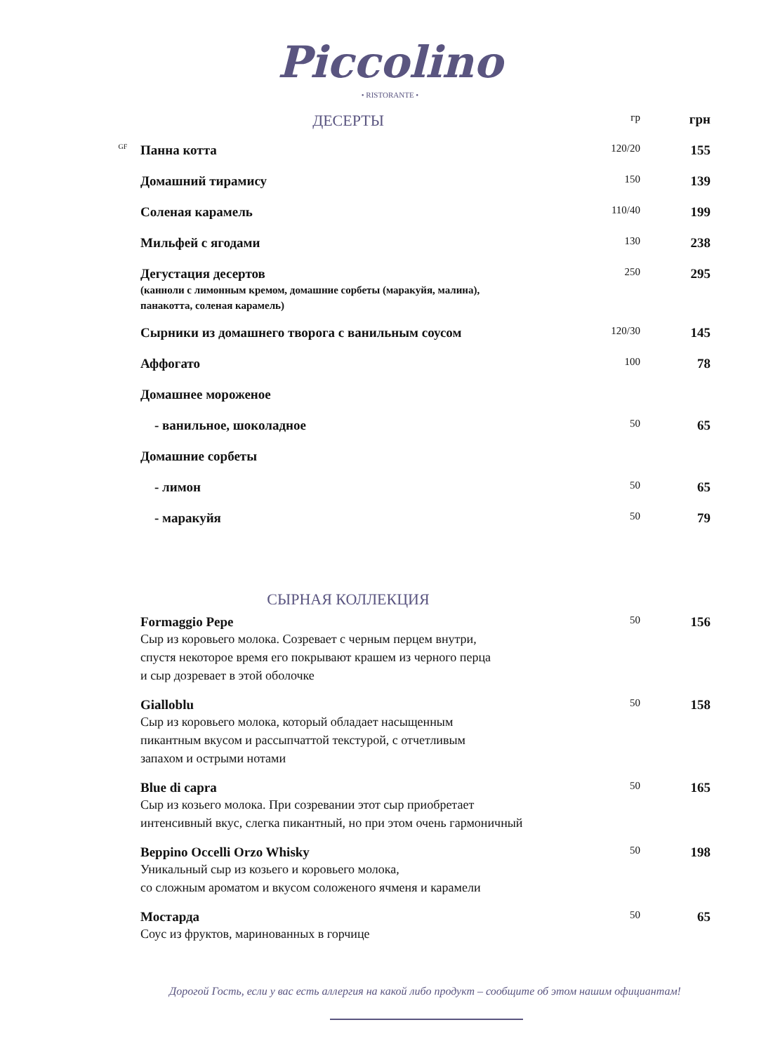Piccolino
• RISTORANTE •
| | ДЕСЕРТЫ | гр | грн |
| GF | Панна котта | 120/20 | 155 |
| | Домашний тирамису | 150 | 139 |
| | Соленая карамель | 110/40 | 199 |
| | Мильфей с ягодами | 130 | 238 |
| | Дегустация десертов (канноли с лимонным кремом, домашние сорбеты (маракуйя, малина), панакотта, соленая карамель) | 250 | 295 |
| | Сырники из домашнего творога с ванильным соусом | 120/30 | 145 |
| | Аффогато | 100 | 78 |
| | Домашнее мороженое | | |
| | - ванильное, шоколадное | 50 | 65 |
| | Домашние сорбеты | | |
| | - лимон | 50 | 65 |
| | - маракуйя | 50 | 79 |
| | СЫРНАЯ КОЛЛЕКЦИЯ | | |
| | Formaggio Pepe Сыр из коровьего молока. Созревает с черным перцем внутри, спустя некоторое время его покрывают крашем из черного перца и сыр дозревает в этой оболочке | 50 | 156 |
| | Gialloblu Сыр из коровьего молока, который обладает насыщенным пикантным вкусом и рассыпчаттой текстурой, с отчетливым запахом и острыми нотами | 50 | 158 |
| | Blue di capra Сыр из козьего молока. При созревании этот сыр приобретает интенсивный вкус, слегка пикантный, но при этом очень гармоничный | 50 | 165 |
| | Beppino Occelli Orzo Whisky Уникальный сыр из козьего и коровьего молока, со сложным ароматом и вкусом соложеного ячменя и карамели | 50 | 198 |
| | Мостарда Соус из фруктов, маринованных в горчице | 50 | 65 |
Дорогой Гость, если у вас есть аллергия на какой либо продукт – сообщите об этом нашим официантам!